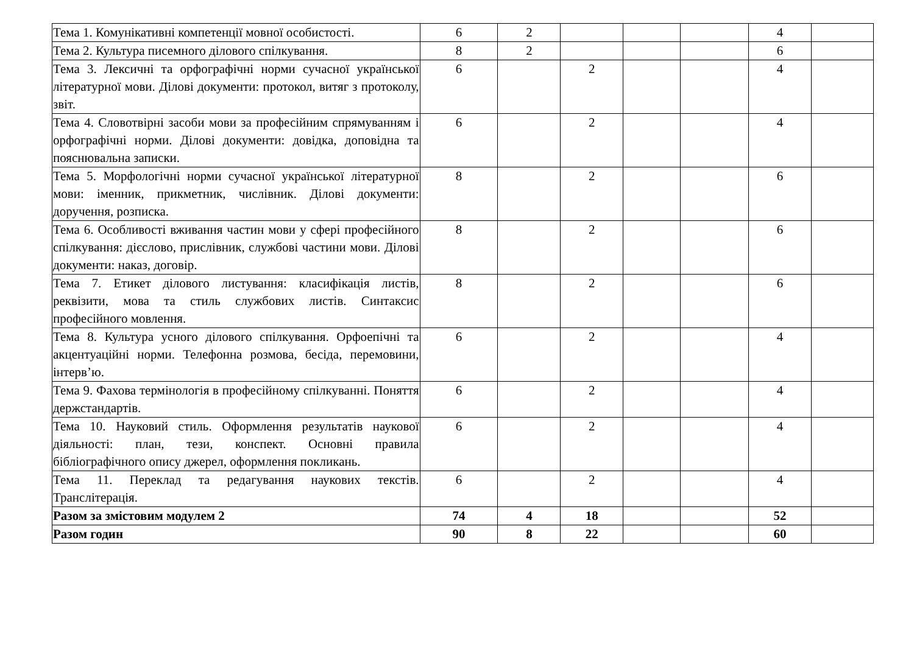| Тема 1. Комунікативні компетенції мовної особистості. | 6 | 2 | | | | 4 | |
| Тема 2. Культура писемного ділового спілкування. | 8 | 2 | | | | 6 | |
| Тема 3. Лексичні та орфографічні норми сучасної української літературної мови. Ділові документи: протокол, витяг з протоколу, звіт. | 6 | | 2 | | | 4 | |
| Тема 4. Словотвірні засоби мови за професійним спрямуванням і орфографічні норми. Ділові документи: довідка, доповідна та пояснювальна записки. | 6 | | 2 | | | 4 | |
| Тема 5. Морфологічні норми сучасної української літературної мови: іменник, прикметник, числівник. Ділові документи: доручення, розписка. | 8 | | 2 | | | 6 | |
| Тема 6. Особливості вживання частин мови у сфері професійного спілкування: дієслово, прислівник, службові частини мови. Ділові документи: наказ, договір. | 8 | | 2 | | | 6 | |
| Тема 7. Етикет ділового листування: класифікація листів, реквізити, мова та стиль службових листів. Синтаксис професійного мовлення. | 8 | | 2 | | | 6 | |
| Тема 8. Культура усного ділового спілкування. Орфоепічні та акцентуаційні норми. Телефонна розмова, бесіда, перемовини, інтерв’ю. | 6 | | 2 | | | 4 | |
| Тема 9. Фахова термінологія в професійному спілкуванні. Поняття держстандартів. | 6 | | 2 | | | 4 | |
| Тема 10. Науковий стиль. Оформлення результатів наукової діяльності: план, тези, конспект. Основні правила бібліографічного опису джерел, оформлення покликань. | 6 | | 2 | | | 4 | |
| Тема 11. Переклад та редагування наукових текстів. Транслітерація. | 6 | | 2 | | | 4 | |
| Разом за змістовим модулем 2 | 74 | 4 | 18 | | | 52 | |
| Разом годин | 90 | 8 | 22 | | | 60 | |